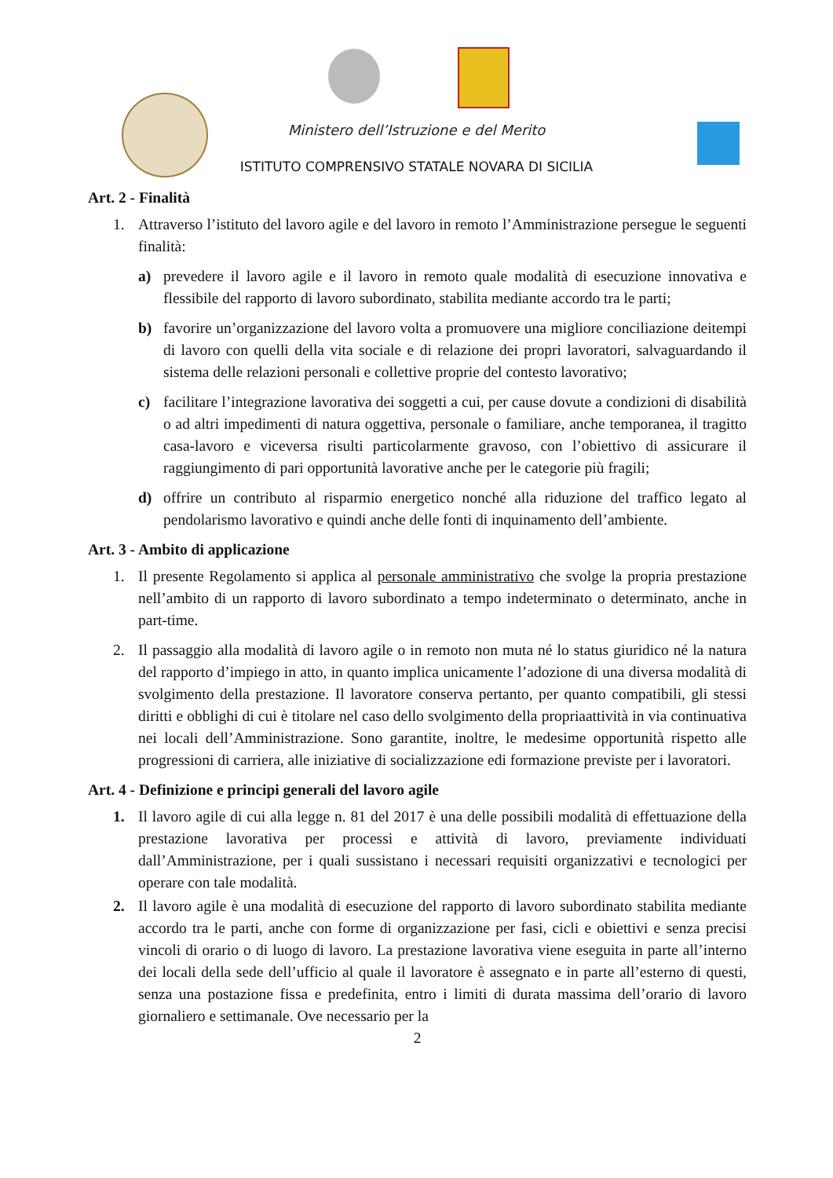Ministero dell’Istruzione e del Merito
ISTITUTO COMPRENSIVO STATALE NOVARA DI SICILIA
Art. 2 - Finalità
1. Attraverso l’istituto del lavoro agile e del lavoro in remoto l’Amministrazione persegue le seguenti finalità:
a) prevedere il lavoro agile e il lavoro in remoto quale modalità di esecuzione innovativa e flessibile del rapporto di lavoro subordinato, stabilita mediante accordo tra le parti;
b) favorire un’organizzazione del lavoro volta a promuovere una migliore conciliazione deitempi di lavoro con quelli della vita sociale e di relazione dei propri lavoratori, salvaguardando il sistema delle relazioni personali e collettive proprie del contesto lavorativo;
c) facilitare l’integrazione lavorativa dei soggetti a cui, per cause dovute a condizioni di disabilità o ad altri impedimenti di natura oggettiva, personale o familiare, anche temporanea, il tragitto casa-lavoro e viceversa risulti particolarmente gravoso, con l’obiettivo di assicurare il raggiungimento di pari opportunità lavorative anche per le categorie più fragili;
d) offrire un contributo al risparmio energetico nonché alla riduzione del traffico legato al pendolarismo lavorativo e quindi anche delle fonti di inquinamento dell’ambiente.
Art. 3 - Ambito di applicazione
1. Il presente Regolamento si applica al personale amministrativo che svolge la propria prestazione nell’ambito di un rapporto di lavoro subordinato a tempo indeterminato o determinato, anche in part-time.
2. Il passaggio alla modalità di lavoro agile o in remoto non muta né lo status giuridico né la natura del rapporto d’impiego in atto, in quanto implica unicamente l’adozione di una diversa modalità di svolgimento della prestazione. Il lavoratore conserva pertanto, per quanto compatibili, gli stessi diritti e obblighi di cui è titolare nel caso dello svolgimento della propriaattività in via continuativa nei locali dell’Amministrazione. Sono garantite, inoltre, le medesime opportunità rispetto alle progressioni di carriera, alle iniziative di socializzazione edi formazione previste per i lavoratori.
Art. 4 - Definizione e principi generali del lavoro agile
1. Il lavoro agile di cui alla legge n. 81 del 2017 è una delle possibili modalità di effettuazione della prestazione lavorativa per processi e attività di lavoro, previamente individuati dall’Amministrazione, per i quali sussistano i necessari requisiti organizzativi e tecnologici per operare con tale modalità.
2. Il lavoro agile è una modalità di esecuzione del rapporto di lavoro subordinato stabilita mediante accordo tra le parti, anche con forme di organizzazione per fasi, cicli e obiettivi e senza precisi vincoli di orario o di luogo di lavoro. La prestazione lavorativa viene eseguita in parte all’interno dei locali della sede dell’ufficio al quale il lavoratore è assegnato e in parte all’esterno di questi, senza una postazione fissa e predefinita, entro i limiti di durata massima dell’orario di lavoro giornaliero e settimanale. Ove necessario per la
2